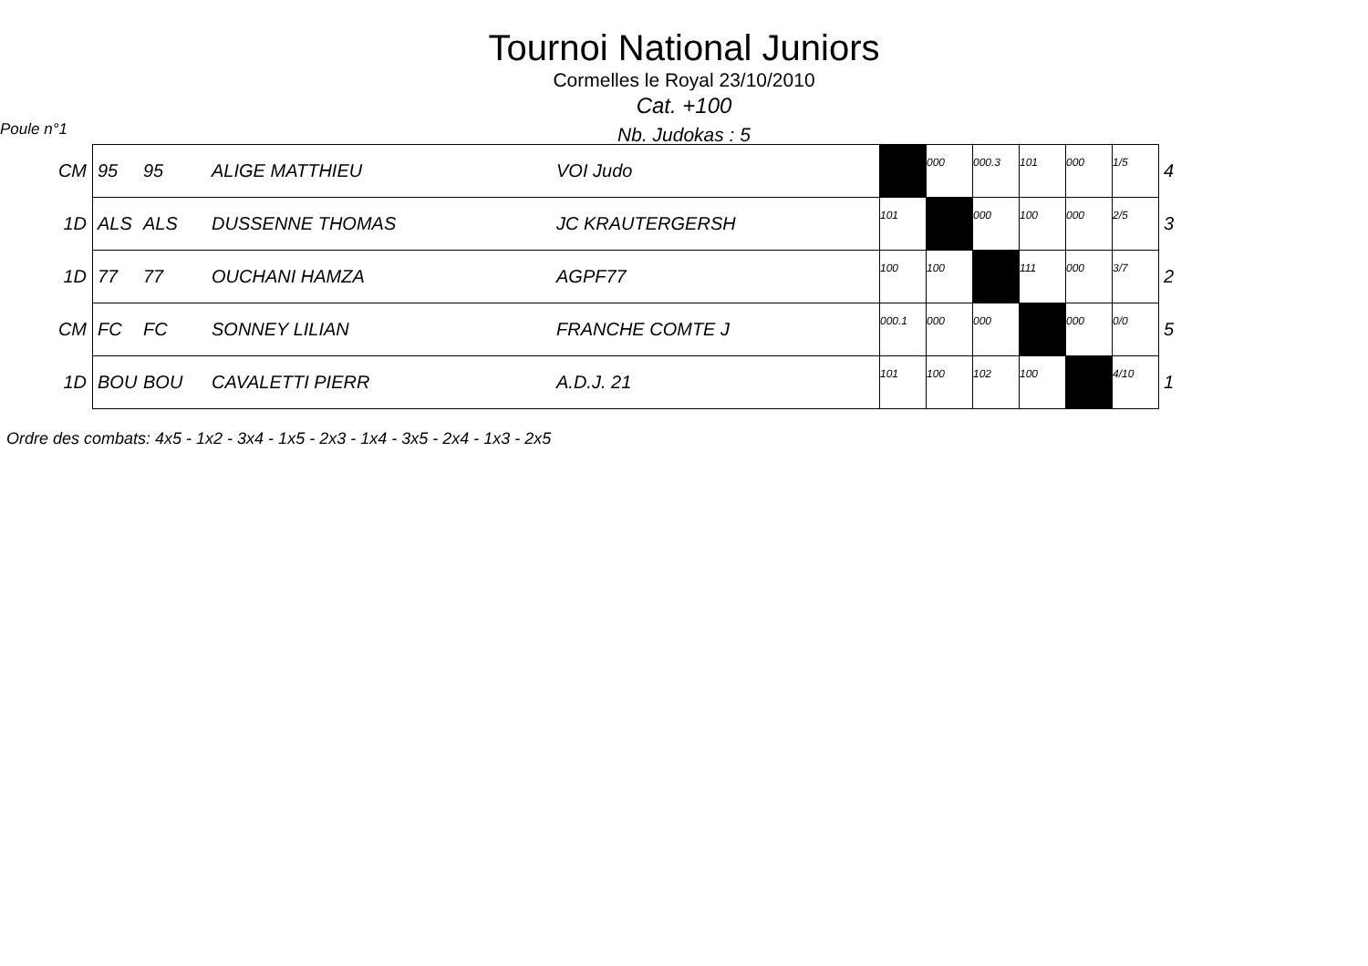Tournoi National Juniors
Cormelles le Royal 23/10/2010
Cat. +100
Poule n°1
Nb. Judokas : 5
| CM | 95 | 95 | ALIGE MATTHIEU | VOI Judo | | 000 | 000.3 | 101 | 000 | 1/5 | 4 |
| 1D | ALS | ALS | DUSSENNE THOMAS | JC KRAUTERGERSH | 101 | | 000 | 100 | 000 | 2/5 | 3 |
| 1D | 77 | 77 | OUCHANI HAMZA | AGPF77 | 100 | 100 | | 111 | 000 | 3/7 | 2 |
| CM | FC | FC | SONNEY LILIAN | FRANCHE COMTE J | 000.1 | 000 | 000 | | 000 | 0/0 | 5 |
| 1D | BOU | BOU | CAVALETTI PIERR | A.D.J. 21 | 101 | 100 | 102 | 100 | | 4/10 | 1 |
Ordre des combats: 4x5 - 1x2 - 3x4 - 1x5 - 2x3 - 1x4 - 3x5 - 2x4 - 1x3 - 2x5